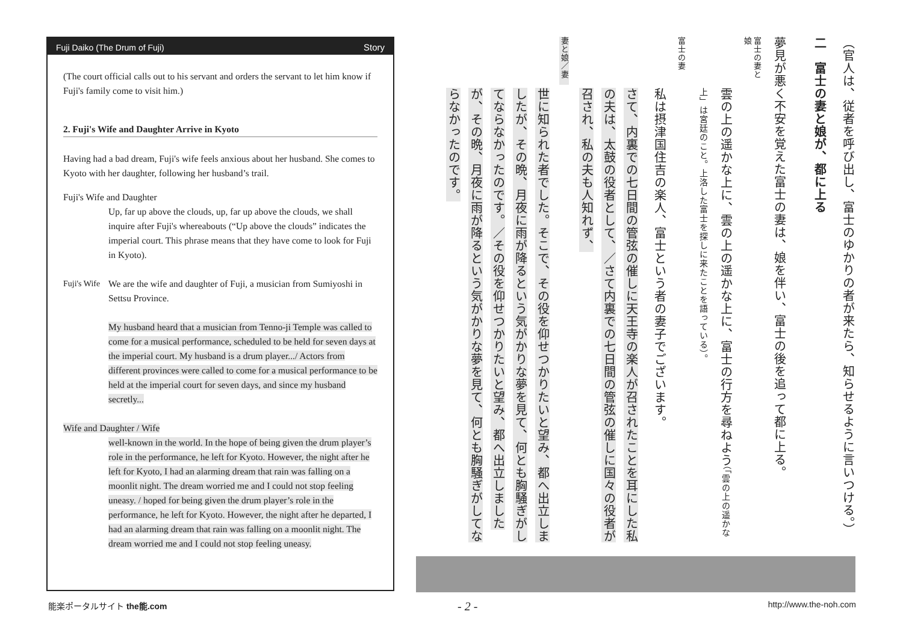Fuji Daiko (The Drum of Fuji) Story
(The court official calls out to his servant and orders the servant to let him know if Fuji's family come to visit him.)
2. Fuji's Wife and Daughter Arrive in Kyoto
Having had a bad dream, Fuji's wife feels anxious about her husband. She comes to Kyoto with her daughter, following her husband’s trail.
Fuji's Wife and Daughter
Up, far up above the clouds, up, far up above the clouds, we shall inquire after Fuji's whereabouts (“Up above the clouds” indicates the imperial court. This phrase means that they have come to look for Fuji in Kyoto).
Fuji's Wife We are the wife and daughter of Fuji, a musician from Sumiyoshi in Settsu Province.
My husband heard that a musician from Tenno-ji Temple was called to come for a musical performance, scheduled to be held for seven days at the imperial court. My husband is a drum player.../ Actors from different provinces were called to come for a musical performance to be held at the imperial court for seven days, and since my husband secretly...
Wife and Daughter / Wife
well-known in the world. In the hope of being given the drum player’s role in the performance, he left for Kyoto. However, the night after he left for Kyoto, I had an alarming dream that rain was falling on a moonlit night. The dream worried me and I could not stop feeling uneasy. / hoped for being given the drum player’s role in the performance, he left for Kyoto. However, the night after he departed, I had an alarming dream that rain was falling on a moonlit night. The dream worried me and I could not stop feeling uneasy.
（官人は、従者を呼び出し、富士のゆかりの者が来たら、知らせるように言いつける。）
二　富士の妻と娘が、都に上る
夢見が悪く不安を覚えた富士の妻は、娘を伴い、富士の後を追って都に上る。
富士の妻と娘
雲の上の遥かな上に、雲の上の遥かな上に、富士の行方を尋ねよう（「雲の上の遥かな上」は宮廷のこと。上洛した富士を探しに来たことを語っている）。
富士の妻
私は摂津国住吉の楽人、富士という者の妻子でございます。
さて、内裏での七日間の管弦の催しに天王寺の楽人が召されたことを耳にした私の夫は、太鼓の役者として、／さて内裏での七日間の管弦の催しに国々の役者が召され、私の夫も人知れず、
妻と娘／妻
世に知られた者でした。そこで、その役を仰せつかりたいと望み、都へ出立しましたが、その晩、月夜に雨が降るという気がかりな夢を見て、何とも胸騒ぎがしてならなかったのです。／その役を仰せつかりたいと望み、都へ出立しましたが、その晩、月夜に雨が降るという気がかりな夢を見て、何とも胸騒ぎがしてならなかったのです。
能楽ポータルサイト the能.com - 2 - http://www.the-noh.com